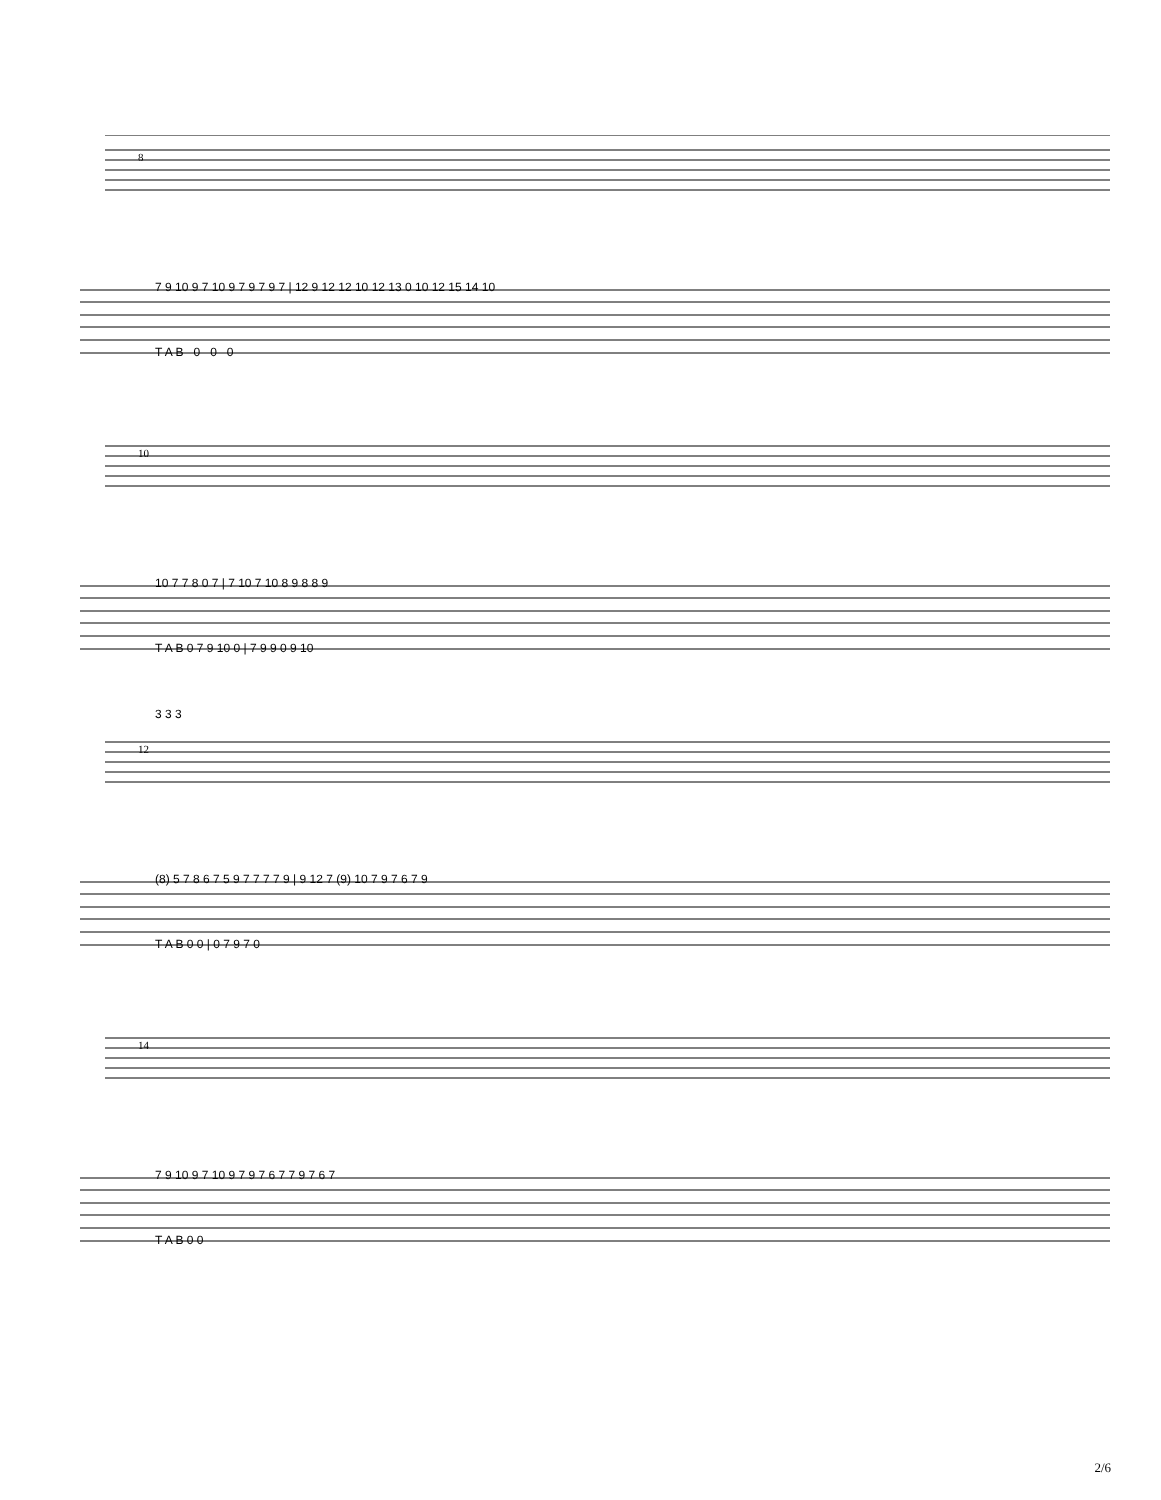8
7 9 10 9 7 10 9 7 9 7 9 7 | 12 9 12 12 10 12 13 0 10 12 15 14 10
T A B 0 0 0
10
10 7 7 8 0 7 | 7 10 7 10 8 9 8 8 9
T A B 0 7 9 10 0 | 7 9 9 0 9 10
12
3 3 3
(8) 5 7 8 6 7 5 9 7 7 7 7 9 | 9 12 7 (9) 10 7 9 7 6 7 9
T A B 0 0 | 0 7 9 7 0
14
7 9 10 9 7 10 9 7 9 7 6 7 7 9 7 6 7
T A B 0 0
2/6